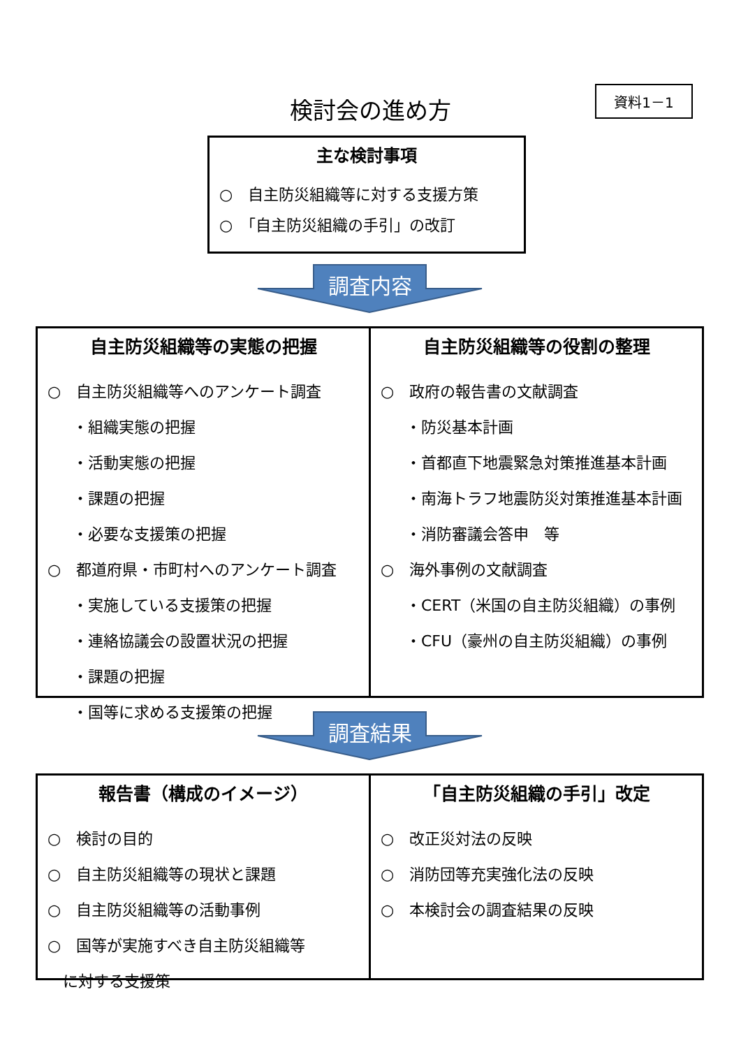検討会の進め方
資料1－1
主な検討事項
○　自主防災組織等に対する支援方策
○　「自主防災組織の手引」の改訂
調査内容
自主防災組織等の実態の把握
○　自主防災組織等へのアンケート調査
・組織実態の把握
・活動実態の把握
・課題の把握
・必要な支援策の把握
○　都道府県・市町村へのアンケート調査
・実施している支援策の把握
・連絡協議会の設置状況の把握
・課題の把握
・国等に求める支援策の把握
自主防災組織等の役割の整理
○　政府の報告書の文献調査
・防災基本計画
・首都直下地震緊急対策推進基本計画
・南海トラフ地震防災対策推進基本計画
・消防審議会答申　等
○　海外事例の文献調査
・CERT（米国の自主防災組織）の事例
・CFU（豪州の自主防災組織）の事例
調査結果
報告書（構成のイメージ）
○　検討の目的
○　自主防災組織等の現状と課題
○　自主防災組織等の活動事例
○　国等が実施すべき自主防災組織等
に対する支援策
「自主防災組織の手引」改定
○　改正災対法の反映
○　消防団等充実強化法の反映
○　本検討会の調査結果の反映